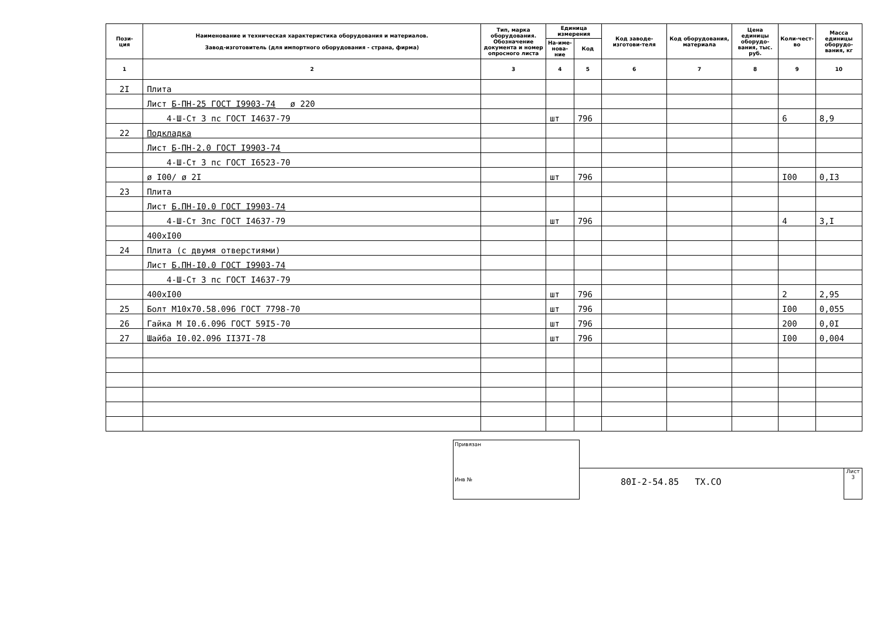| Пози- ция | Наименование и техническая характеристика оборудования и материалов. Завод-изготовитель (для импортного оборудования - страна, фирма) | Тип, марка оборудования. Обозначение документа и номер опросного листа | Единица измерения | | Код заводе-изготови-теля | Код оборудования, материала | Цена единицы оборудо-вания, тыс. руб. | Коли-чест-во | Масса единицы оборудо-вания, кг |
| --- | --- | --- | --- | --- | --- | --- | --- | --- | --- |
| | | | На-име-нова-ние | Код | | | | | |
| 1 | 2 | 3 | 4 | 5 | 6 | 7 | 8 | 9 | 10 |
| 2I | Плита | | | | | | | | |
| | Лист Б-ПН-25 ГОСТ I9903-74 ø 220 | | | | | | | | |
| | 4-Ш-Ст 3 пс ГОСТ I4637-79 | | шт | 796 | | | | 6 | 8,9 |
| 22 | Подкладка | | | | | | | | |
| | Лист Б-ПН-2.0 ГОСТ I9903-74 | | | | | | | | |
| | 4-Ш-Ст 3 пс ГОСТ I6523-70 | | | | | | | | |
| | ø I00/ ø 2I | | шт | 796 | | | | I00 | 0,I3 |
| 23 | Плита | | | | | | | | |
| | Лист Б.ПН-I0.0 ГОСТ I9903-74 | | | | | | | | |
| | 4-Ш-Ст 3пс ГОСТ I4637-79 | | шт | 796 | | | | 4 | 3,I |
| | 400xI00 | | | | | | | | |
| 24 | Плита (с двумя отверстиями) | | | | | | | | |
| | Лист Б.ПН-I0.0 ГОСТ I9903-74 | | | | | | | | |
| | 4-Ш-Ст 3 пс ГОСТ I4637-79 | | | | | | | | |
| | 400xI00 | | шт | 796 | | | | 2 | 2,95 |
| 25 | Болт М10x70.58.096 ГОСТ 7798-70 | | шт | 796 | | | | I00 | 0,055 |
| 26 | Гайка М I0.6.096 ГОСТ 59I5-70 | | шт | 796 | | | | 200 | 0,0I |
| 27 | Шайба I0.02.096 II37I-78 | | шт | 796 | | | | I00 | 0,004 |
Привязан
Инв №
80I-2-54.85 TX.CO
Лист
3